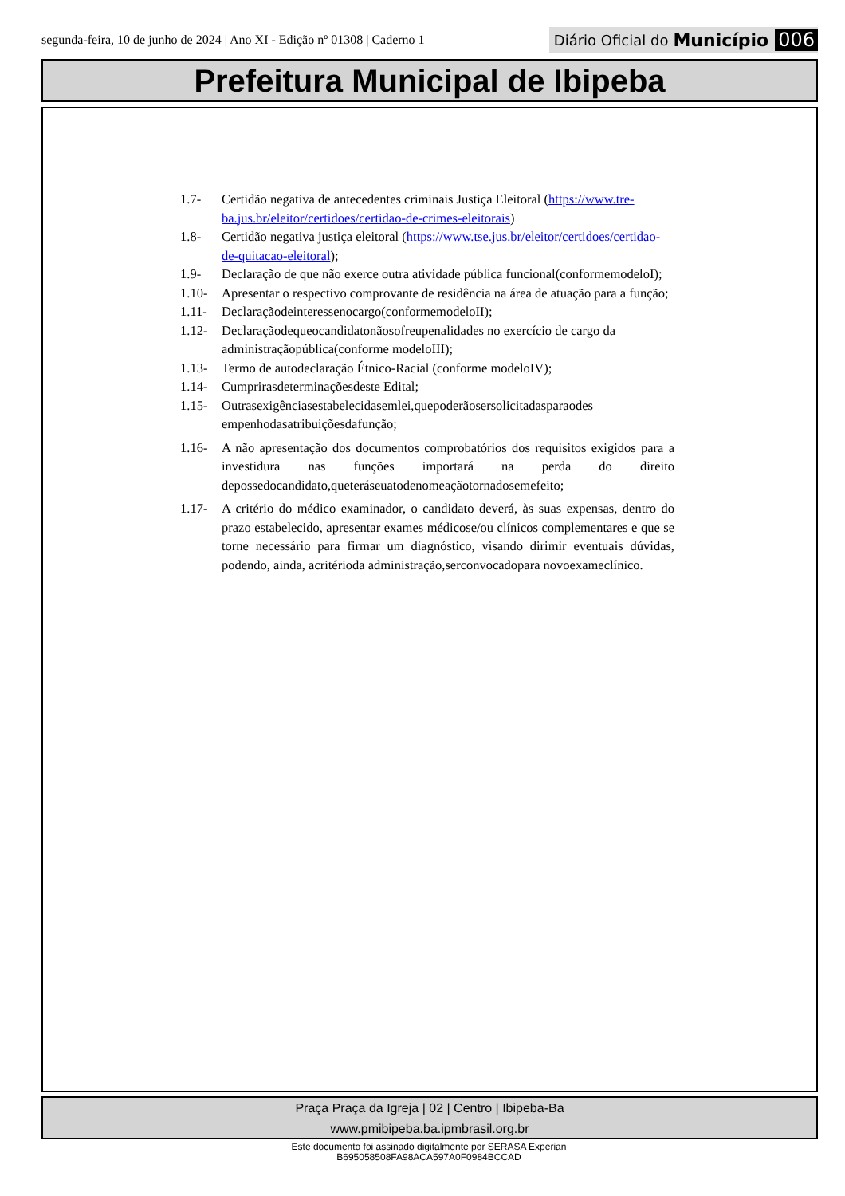segunda-feira, 10 de junho de 2024 | Ano XI - Edição nº 01308 | Caderno 1
Diário Oficial do Município 006
Prefeitura Municipal de Ibipeba
1.7- Certidão negativa de antecedentes criminais Justiça Eleitoral (https://www.tre-ba.jus.br/eleitor/certidoes/certidao-de-crimes-eleitorais)
1.8- Certidão negativa justiça eleitoral (https://www.tse.jus.br/eleitor/certidoes/certidao-de-quitacao-eleitoral);
1.9- Declaração de que não exerce outra atividade pública funcional(conformemodeloI);
1.10- Apresentar o respectivo comprovante de residência na área de atuação para a função;
1.11- Declaraçãodeinteressenocargo(conformemodeloII);
1.12- Declaraçãodequeocandidatonãosofreupenalidades no exercício de cargo da administraçãopública(conforme modeloIII);
1.13- Termo de autodeclaração Étnico-Racial (conforme modeloIV);
1.14- Cumprirasdeterminaçõesdeste Edital;
1.15- Outrasexigênciasestabelecidasemlei,quepoderãosersolicitadasparaodes empenhodasatribuiçõesdafunção;
1.16- A não apresentação dos documentos comprobatórios dos requisitos exigidos para a investidura nas funções importará na perda do direito depossedocandidato,queteráseuatodenomeaçãotornadosemefeito;
1.17- A critério do médico examinador, o candidato deverá, às suas expensas, dentro do prazo estabelecido, apresentar exames médicose/ou clínicos complementares e que se torne necessário para firmar um diagnóstico, visando dirimir eventuais dúvidas, podendo, ainda, acritérioda administração,serconvocadopara novoexameclínico.
Praça Praça da Igreja | 02 | Centro | Ibipeba-Ba
www.pmibipeba.ba.ipmbrasil.org.br
Este documento foi assinado digitalmente por SERASA Experian
B695058508FA98ACA597A0F0984BCCAD